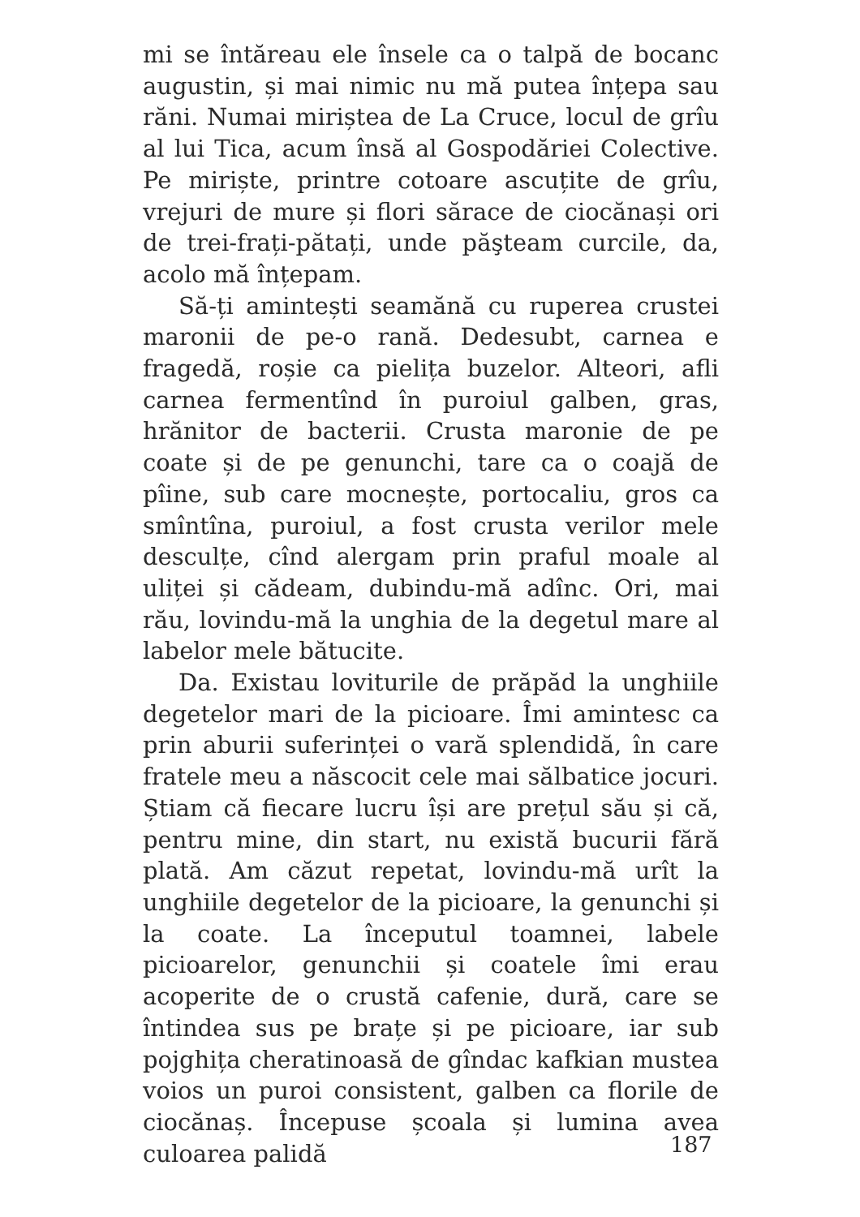mi se întăreau ele însele ca o talpă de bocanc augustin, și mai nimic nu mă putea înțepa sau răni. Numai miriștea de La Cruce, locul de grîu al lui Tica, acum însă al Gospodăriei Colective. Pe miriște, printre cotoare ascuțite de grîu, vrejuri de mure și flori sărace de ciocănași ori de trei-frați-pătați, unde păşteam curcile, da, acolo mă înțepam.
Să-ți amintești seamănă cu ruperea crustei maronii de pe-o rană. Dedesubt, carnea e fragedă, roșie ca pielița buzelor. Alteori, afli carnea fermentînd în puroiul galben, gras, hrănitor de bacterii. Crusta maronie de pe coate și de pe genunchi, tare ca o coajă de pîine, sub care mocnește, portocaliu, gros ca smîntîna, puroiul, a fost crusta verilor mele desculțe, cînd alergam prin praful moale al uliței și cădeam, dubindu-mă adînc. Ori, mai rău, lovindu-mă la unghia de la degetul mare al labelor mele bătucite.
Da. Existau loviturile de prăpăd la unghiile degetelor mari de la picioare. Îmi amintesc ca prin aburii suferinței o vară splendidă, în care fratele meu a născocit cele mai sălbatice jocuri. Știam că fiecare lucru își are prețul său și că, pentru mine, din start, nu există bucurii fără plată. Am căzut repetat, lovindu-mă urît la unghiile degetelor de la picioare, la genunchi și la coate. La începutul toamnei, labele picioarelor, genunchii și coatele îmi erau acoperite de o crustă cafenie, dură, care se întindea sus pe brațe și pe picioare, iar sub pojghița cheratinoasă de gîndac kafkian mustea voios un puroi consistent, galben ca florile de ciocănaș. Începuse școala și lumina avea culoarea palidă
187